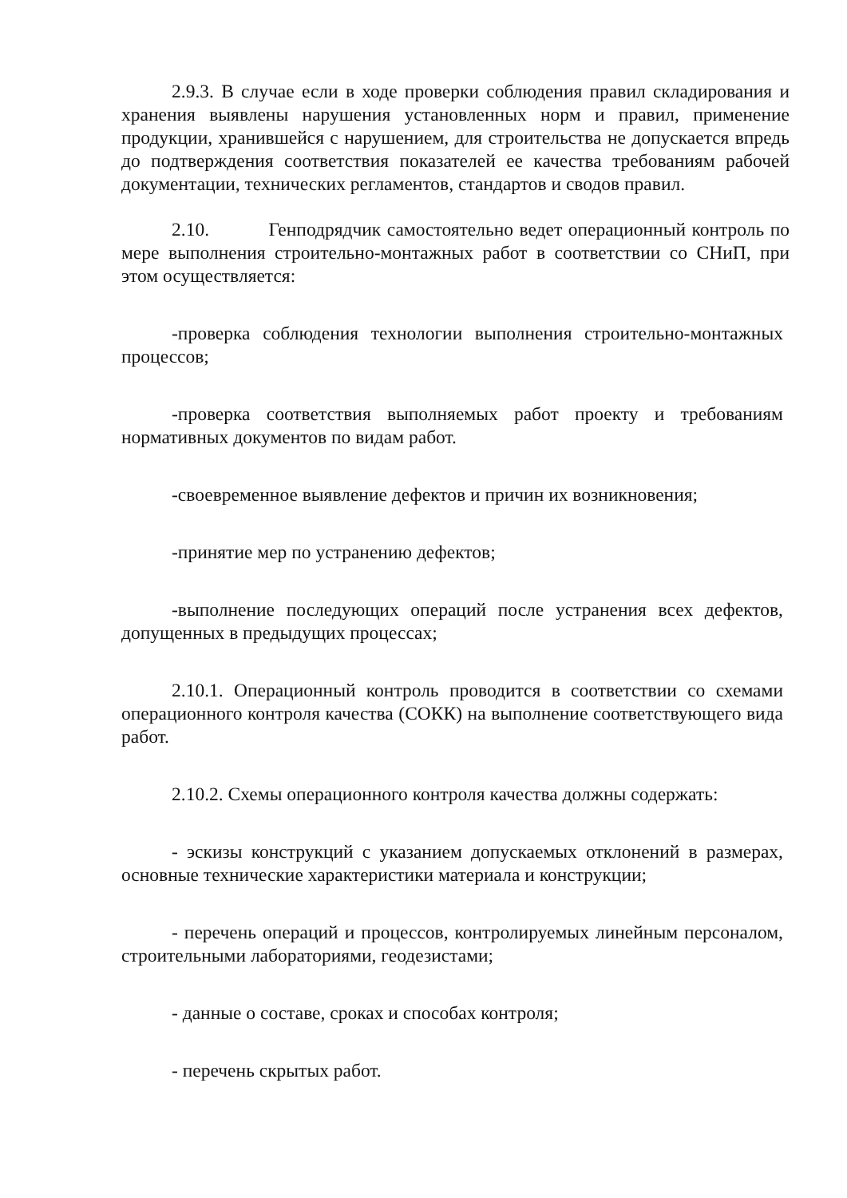2.9.3. В случае если в ходе проверки соблюдения правил складирования и хранения выявлены нарушения установленных норм и правил, применение продукции, хранившейся с нарушением, для строительства не допускается впредь до подтверждения соответствия показателей ее качества требованиям рабочей документации, технических регламентов, стандартов и сводов правил.
2.10. Генподрядчик самостоятельно ведет операционный контроль по мере выполнения строительно-монтажных работ в соответствии со СНиП, при этом осуществляется:
-проверка соблюдения технологии выполнения строительно-монтажных процессов;
-проверка соответствия выполняемых работ проекту и требованиям нормативных документов по видам работ.
-своевременное выявление дефектов и причин их возникновения;
-принятие мер по устранению дефектов;
-выполнение последующих операций после устранения всех дефектов, допущенных в предыдущих процессах;
2.10.1. Операционный контроль проводится в соответствии со схемами операционного контроля качества (СОКК) на выполнение соответствующего вида работ.
2.10.2. Схемы операционного контроля качества должны содержать:
- эскизы конструкций с указанием допускаемых отклонений в размерах, основные технические характеристики материала и конструкции;
- перечень операций и процессов, контролируемых линейным персоналом, строительными лабораториями, геодезистами;
- данные о составе, сроках и способах контроля;
- перечень скрытых работ.